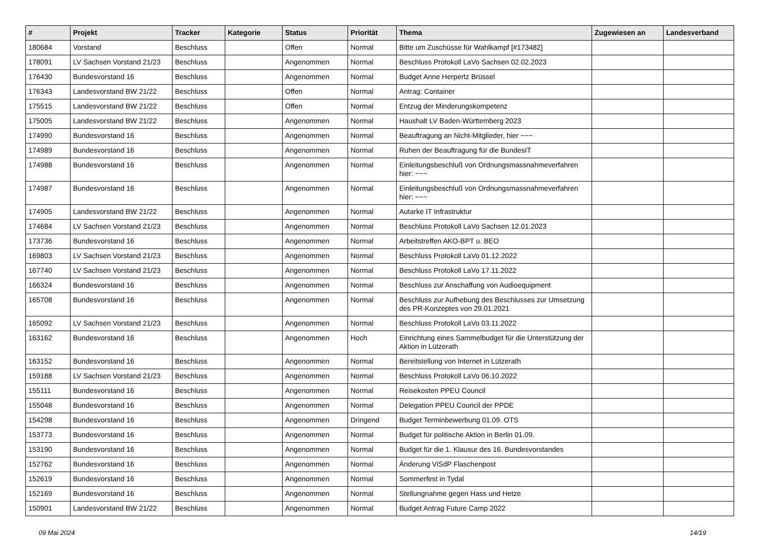| # | Projekt | Tracker | Kategorie | Status | Priorität | Thema | Zugewiesen an | Landesverband |
| --- | --- | --- | --- | --- | --- | --- | --- | --- |
| 180684 | Vorstand | Beschluss | | Offen | Normal | Bitte um Zuschüsse für Wahlkampf [#173482] | | |
| 178091 | LV Sachsen Vorstand 21/23 | Beschluss | | Angenommen | Normal | Beschluss Protokoll LaVo Sachsen 02.02.2023 | | |
| 176430 | Bundesvorstand 16 | Beschluss | | Angenommen | Normal | Budget Anne Herpertz Brüssel | | |
| 176343 | Landesvorstand BW 21/22 | Beschluss | | Offen | Normal | Antrag: Container | | |
| 175515 | Landesvorstand BW 21/22 | Beschluss | | Offen | Normal | Entzug der Minderungskompetenz | | |
| 175005 | Landesvorstand BW 21/22 | Beschluss | | Angenommen | Normal | Haushalt LV Baden-Württemberg 2023 | | |
| 174990 | Bundesvorstand 16 | Beschluss | | Angenommen | Normal | Beauftragung an Nicht-Mitglieder, hier ~~~ | | |
| 174989 | Bundesvorstand 16 | Beschluss | | Angenommen | Normal | Ruhen der Beauftragung für die BundesIT | | |
| 174988 | Bundesvorstand 16 | Beschluss | | Angenommen | Normal | Einleitungsbeschluß von Ordnungsmassnahmeverfahren hier: ~~~ | | |
| 174987 | Bundesvorstand 16 | Beschluss | | Angenommen | Normal | Einleitungsbeschluß von Ordnungsmassnahmeverfahren hier: ~~~ | | |
| 174905 | Landesvorstand BW 21/22 | Beschluss | | Angenommen | Normal | Autarke IT Infrastruktur | | |
| 174684 | LV Sachsen Vorstand 21/23 | Beschluss | | Angenommen | Normal | Beschluss Protokoll LaVo Sachsen 12.01.2023 | | |
| 173736 | Bundesvorstand 16 | Beschluss | | Angenommen | Normal | Arbeitstreffen AKO-BPT u. BEO | | |
| 169803 | LV Sachsen Vorstand 21/23 | Beschluss | | Angenommen | Normal | Beschluss Protokoll LaVo 01.12.2022 | | |
| 167740 | LV Sachsen Vorstand 21/23 | Beschluss | | Angenommen | Normal | Beschluss Protokoll LaVo 17.11.2022 | | |
| 166324 | Bundesvorstand 16 | Beschluss | | Angenommen | Normal | Beschluss zur Anschaffung von Audioequipment | | |
| 165708 | Bundesvorstand 16 | Beschluss | | Angenommen | Normal | Beschluss zur Aufhebung des Beschlusses zur Umsetzung des PR-Konzeptes von 29.01.2021 | | |
| 165092 | LV Sachsen Vorstand 21/23 | Beschluss | | Angenommen | Normal | Beschluss Protokoll LaVo 03.11.2022 | | |
| 163162 | Bundesvorstand 16 | Beschluss | | Angenommen | Hoch | Einrichtung eines Sammelbudget für die Unterstützung der Aktion in Lützerath | | |
| 163152 | Bundesvorstand 16 | Beschluss | | Angenommen | Normal | Bereitstellung von Internet in Lützerath | | |
| 159188 | LV Sachsen Vorstand 21/23 | Beschluss | | Angenommen | Normal | Beschluss Protokoll LaVo 06.10.2022 | | |
| 155111 | Bundesvorstand 16 | Beschluss | | Angenommen | Normal | Reisekosten PPEU Council | | |
| 155048 | Bundesvorstand 16 | Beschluss | | Angenommen | Normal | Delegation PPEU Council der PPDE | | |
| 154298 | Bundesvorstand 16 | Beschluss | | Angenommen | Dringend | Budget Terminbewerbung 01.09. OTS | | |
| 153773 | Bundesvorstand 16 | Beschluss | | Angenommen | Normal | Budget für politische Aktion in Berlin 01.09. | | |
| 153190 | Bundesvorstand 16 | Beschluss | | Angenommen | Normal | Budget für die 1. Klausur des 16. Bundesvorstandes | | |
| 152762 | Bundesvorstand 16 | Beschluss | | Angenommen | Normal | Änderung ViSdP Flaschenpost | | |
| 152619 | Bundesvorstand 16 | Beschluss | | Angenommen | Normal | Sommerfest in Tydal | | |
| 152169 | Bundesvorstand 16 | Beschluss | | Angenommen | Normal | Stellungnahme gegen Hass und Hetze | | |
| 150901 | Landesvorstand BW 21/22 | Beschluss | | Angenommen | Normal | Budget Antrag Future Camp 2022 | | |
09 Mai 2024 14/19